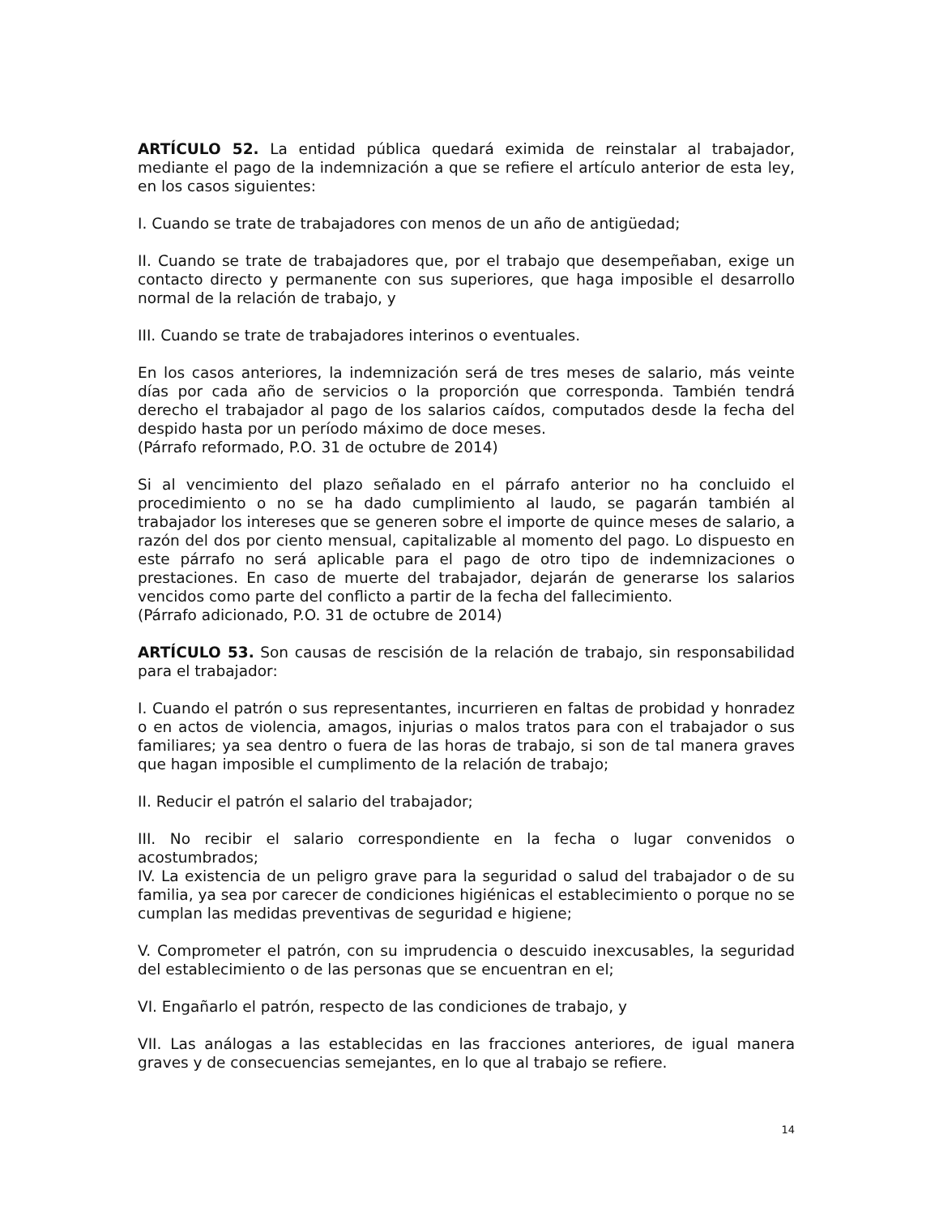ARTÍCULO 52. La entidad pública quedará eximida de reinstalar al trabajador, mediante el pago de la indemnización a que se refiere el artículo anterior de esta ley, en los casos siguientes:
I. Cuando se trate de trabajadores con menos de un año de antigüedad;
II. Cuando se trate de trabajadores que, por el trabajo que desempeñaban, exige un contacto directo y permanente con sus superiores, que haga imposible el desarrollo normal de la relación de trabajo, y
III. Cuando se trate de trabajadores interinos o eventuales.
En los casos anteriores, la indemnización será de tres meses de salario, más veinte días por cada año de servicios o la proporción que corresponda. También tendrá derecho el trabajador al pago de los salarios caídos, computados desde la fecha del despido hasta por un período máximo de doce meses.
(Párrafo reformado, P.O. 31 de octubre de 2014)
Si al vencimiento del plazo señalado en el párrafo anterior no ha concluido el procedimiento o no se ha dado cumplimiento al laudo, se pagarán también al trabajador los intereses que se generen sobre el importe de quince meses de salario, a razón del dos por ciento mensual, capitalizable al momento del pago. Lo dispuesto en este párrafo no será aplicable para el pago de otro tipo de indemnizaciones o prestaciones. En caso de muerte del trabajador, dejarán de generarse los salarios vencidos como parte del conflicto a partir de la fecha del fallecimiento.
(Párrafo adicionado, P.O. 31 de octubre de 2014)
ARTÍCULO 53. Son causas de rescisión de la relación de trabajo, sin responsabilidad para el trabajador:
I. Cuando el patrón o sus representantes, incurrieren en faltas de probidad y honradez o en actos de violencia, amagos, injurias o malos tratos para con el trabajador o sus familiares; ya sea dentro o fuera de las horas de trabajo, si son de tal manera graves que hagan imposible el cumplimento de la relación de trabajo;
II. Reducir el patrón el salario del trabajador;
III. No recibir el salario correspondiente en la fecha o lugar convenidos o acostumbrados;
IV. La existencia de un peligro grave para la seguridad o salud del trabajador o de su familia, ya sea por carecer de condiciones higiénicas el establecimiento o porque no se cumplan las medidas preventivas de seguridad e higiene;
V. Comprometer el patrón, con su imprudencia o descuido inexcusables, la seguridad del establecimiento o de las personas que se encuentran en el;
VI. Engañarlo el patrón, respecto de las condiciones de trabajo, y
VII. Las análogas a las establecidas en las fracciones anteriores, de igual manera graves y de consecuencias semejantes, en lo que al trabajo se refiere.
14